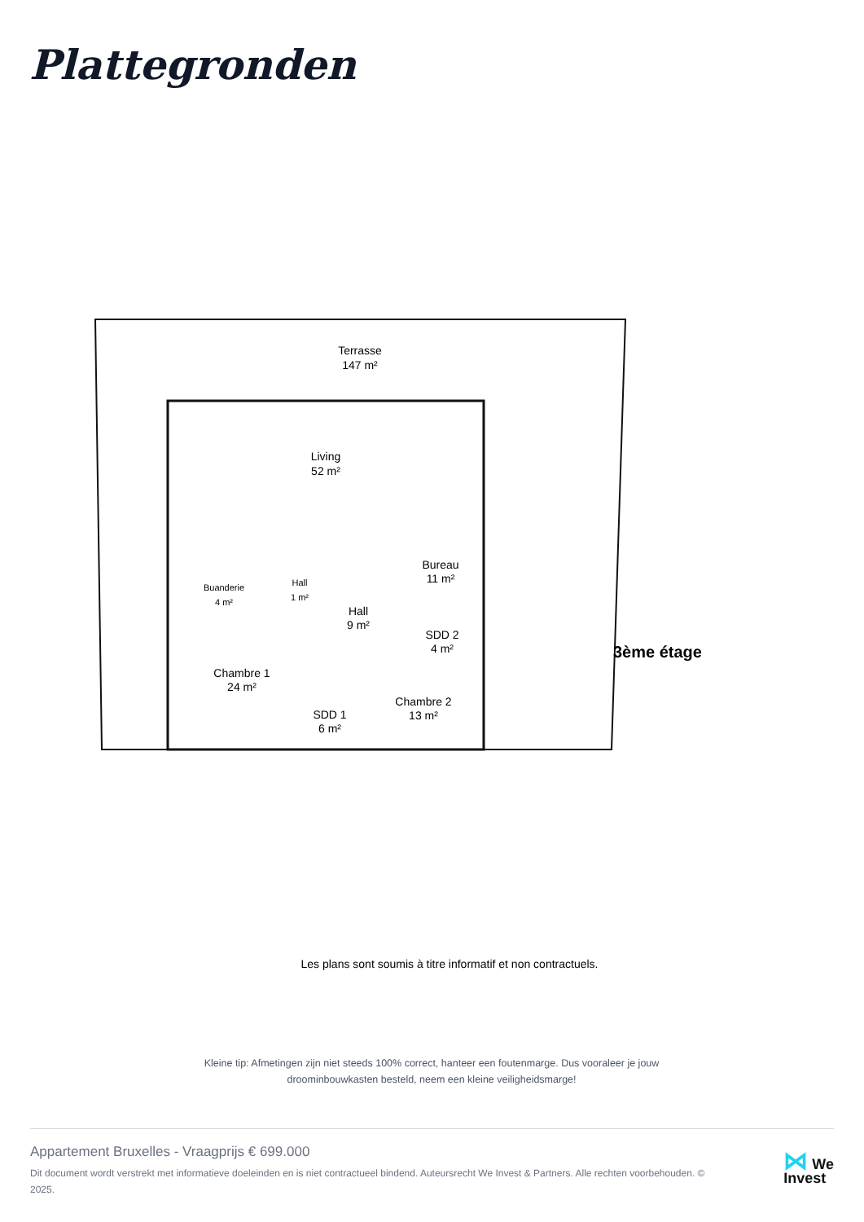Plattegronden
Terrasse
147 m²
Living
52 m²
Buanderie
4 m²
Hall
1 m²
Hall
9 m²
Bureau
11 m²
SDD 2
4 m²
Chambre 1
24 m²
SDD 1
6 m²
Chambre 2
13 m²
3ème étage
Les plans sont soumis à titre informatif et non contractuels.
Kleine tip: Afmetingen zijn niet steeds 100% correct, hanteer een foutenmarge. Dus vooraleer je jouw droominbouwkasten besteld, neem een kleine veiligheidsmarge!
Appartement Bruxelles - Vraagprijs € 699.000
Dit document wordt verstrekt met informatieve doeleinden en is niet contractueel bindend. Auteursrecht We Invest & Partners. Alle rechten voorbehouden. © 2025.
⋈ We
Invest